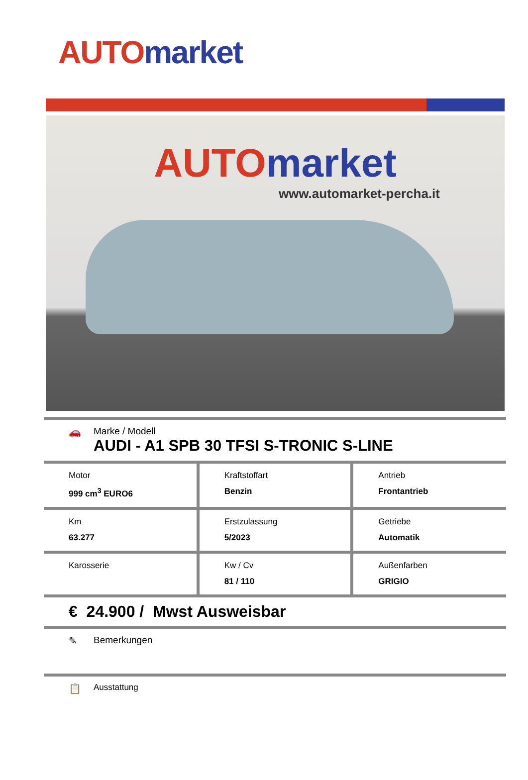AUTO market
AUTO market
www.automarket-percha.it
🚗 Marke / Modell
AUDI - A1 SPB 30 TFSI S-TRONIC S-LINE
| Motor 999 cm<sup>3</sup> EURO6 | Kraftstoffart Benzin | Antrieb Frontantrieb |
| Km 63.277 | Erstzulassung 5/2023 | Getriebe Automatik |
| Karosserie | Kw / Cv 81 / 110 | Außenfarben GRIGIO |
€ 24.900 / Mwst Ausweisbar
✎ Bemerkungen
📋
Ausstattung